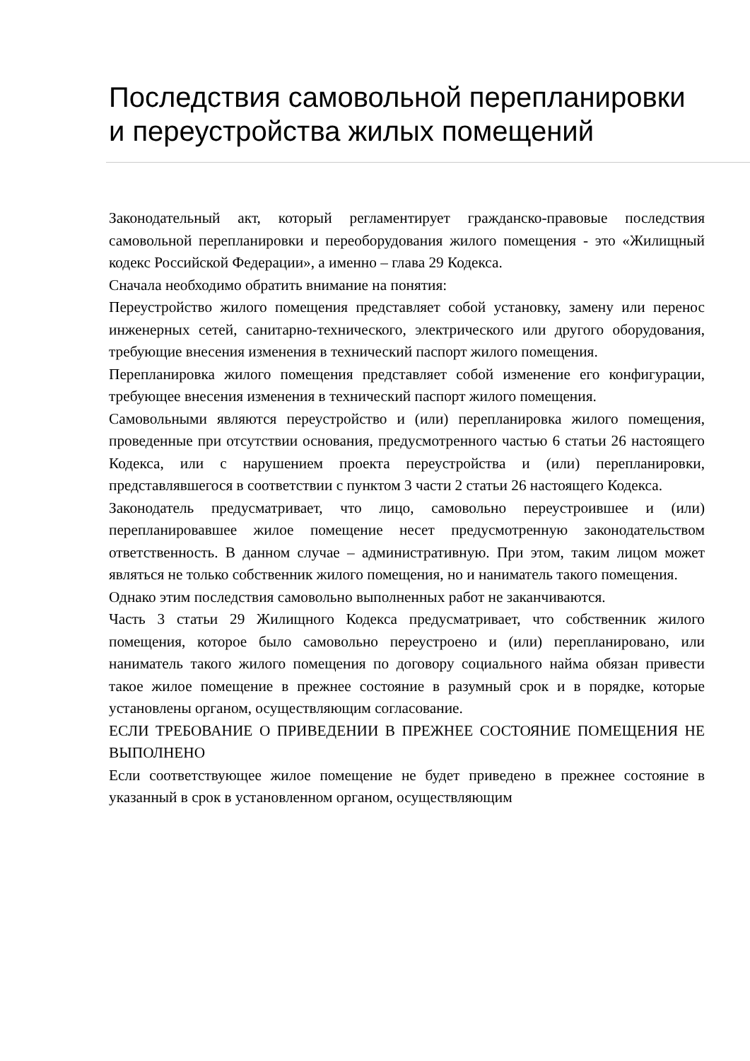Последствия самовольной перепланировки и переустройства жилых помещений
Законодательный акт, который регламентирует гражданско-правовые последствия самовольной перепланировки и переоборудования жилого помещения - это «Жилищный кодекс Российской Федерации», а именно – глава 29 Кодекса.
Сначала необходимо обратить внимание на понятия:
Переустройство жилого помещения представляет собой установку, замену или перенос инженерных сетей, санитарно-технического, электрического или другого оборудования, требующие внесения изменения в технический паспорт жилого помещения.
Перепланировка жилого помещения представляет собой изменение его конфигурации, требующее внесения изменения в технический паспорт жилого помещения.
Самовольными являются переустройство и (или) перепланировка жилого помещения, проведенные при отсутствии основания, предусмотренного частью 6 статьи 26 настоящего Кодекса, или с нарушением проекта переустройства и (или) перепланировки, представлявшегося в соответствии с пунктом 3 части 2 статьи 26 настоящего Кодекса.
Законодатель предусматривает, что лицо, самовольно переустроившее и (или) перепланировавшее жилое помещение несет предусмотренную законодательством ответственность. В данном случае – административную. При этом, таким лицом может являться не только собственник жилого помещения, но и наниматель такого помещения.
Однако этим последствия самовольно выполненных работ не заканчиваются.
Часть 3 статьи 29 Жилищного Кодекса предусматривает, что собственник жилого помещения, которое было самовольно переустроено и (или) перепланировано, или наниматель такого жилого помещения по договору социального найма обязан привести такое жилое помещение в прежнее состояние в разумный срок и в порядке, которые установлены органом, осуществляющим согласование.
ЕСЛИ ТРЕБОВАНИЕ О ПРИВЕДЕНИИ В ПРЕЖНЕЕ СОСТОЯНИЕ ПОМЕЩЕНИЯ НЕ ВЫПОЛНЕНО
Если соответствующее жилое помещение не будет приведено в прежнее состояние в указанный в срок в установленном органом, осуществляющим